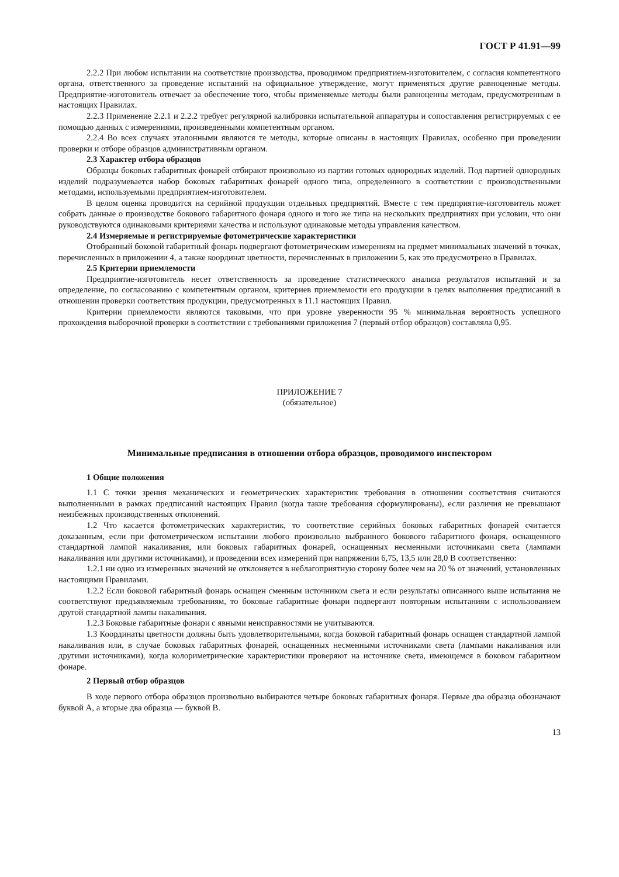ГОСТ Р 41.91—99
2.2.2 При любом испытании на соответствие производства, проводимом предприятием-изготовителем, с согласия компетентного органа, ответственного за проведение испытаний на официальное утверждение, могут применяться другие равноценные методы. Предприятие-изготовитель отвечает за обеспечение того, чтобы применяемые методы были равноценны методам, предусмотренным в настоящих Правилах.
2.2.3 Применение 2.2.1 и 2.2.2 требует регулярной калибровки испытательной аппаратуры и сопоставления регистрируемых с ее помощью данных с измерениями, произведенными компетентным органом.
2.2.4 Во всех случаях эталонными являются те методы, которые описаны в настоящих Правилах, особенно при проведении проверки и отборе образцов административным органом.
2.3 Характер отбора образцов
Образцы боковых габаритных фонарей отбирают произвольно из партии готовых однородных изделий. Под партией однородных изделий подразумевается набор боковых габаритных фонарей одного типа, определенного в соответствии с производственными методами, используемыми предприятием-изготовителем.
В целом оценка проводится на серийной продукции отдельных предприятий. Вместе с тем предприятие-изготовитель может собрать данные о производстве бокового габаритного фонаря одного и того же типа на нескольких предприятиях при условии, что они руководствуются одинаковыми критериями качества и используют одинаковые методы управления качеством.
2.4 Измеряемые и регистрируемые фотометрические характеристики
Отобранный боковой габаритный фонарь подвергают фотометрическим измерениям на предмет минимальных значений в точках, перечисленных в приложении 4, а также координат цветности, перечисленных в приложении 5, как это предусмотрено в Правилах.
2.5 Критерии приемлемости
Предприятие-изготовитель несет ответственность за проведение статистического анализа результатов испытаний и за определение, по согласованию с компетентным органом, критериев приемлемости его продукции в целях выполнения предписаний в отношении проверки соответствия продукции, предусмотренных в 11.1 настоящих Правил.
Критерии приемлемости являются таковыми, что при уровне уверенности 95 % минимальная вероятность успешного прохождения выборочной проверки в соответствии с требованиями приложения 7 (первый отбор образцов) составляла 0,95.
ПРИЛОЖЕНИЕ 7
(обязательное)
Минимальные предписания в отношении отбора образцов, проводимого инспектором
1 Общие положения
1.1 С точки зрения механических и геометрических характеристик требования в отношении соответствия считаются выполненными в рамках предписаний настоящих Правил (когда такие требования сформулированы), если различия не превышают неизбежных производственных отклонений.
1.2 Что касается фотометрических характеристик, то соответствие серийных боковых габаритных фонарей считается доказанным, если при фотометрическом испытании любого произвольно выбранного бокового габаритного фонаря, оснащенного стандартной лампой накаливания, или боковых габаритных фонарей, оснащенных несменными источниками света (лампами накаливания или другими источниками), и проведении всех измерений при напряжении 6,75, 13,5 или 28,0 В соответственно:
1.2.1 ни одно из измеренных значений не отклоняется в неблагоприятную сторону более чем на 20 % от значений, установленных настоящими Правилами.
1.2.2 Если боковой габаритный фонарь оснащен сменным источником света и если результаты описанного выше испытания не соответствуют предъявляемым требованиям, то боковые габаритные фонари подвергают повторным испытаниям с использованием другой стандартной лампы накаливания.
1.2.3 Боковые габаритные фонари с явными неисправностями не учитываются.
1.3 Координаты цветности должны быть удовлетворительными, когда боковой габаритный фонарь оснащен стандартной лампой накаливания или, в случае боковых габаритных фонарей, оснащенных несменными источниками света (лампами накаливания или другими источниками), когда колориметрические характеристики проверяют на источнике света, имеющемся в боковом габаритном фонаре.
2 Первый отбор образцов
В ходе первого отбора образцов произвольно выбираются четыре боковых габаритных фонаря. Первые два образца обозначают буквой А, а вторые два образца — буквой В.
13